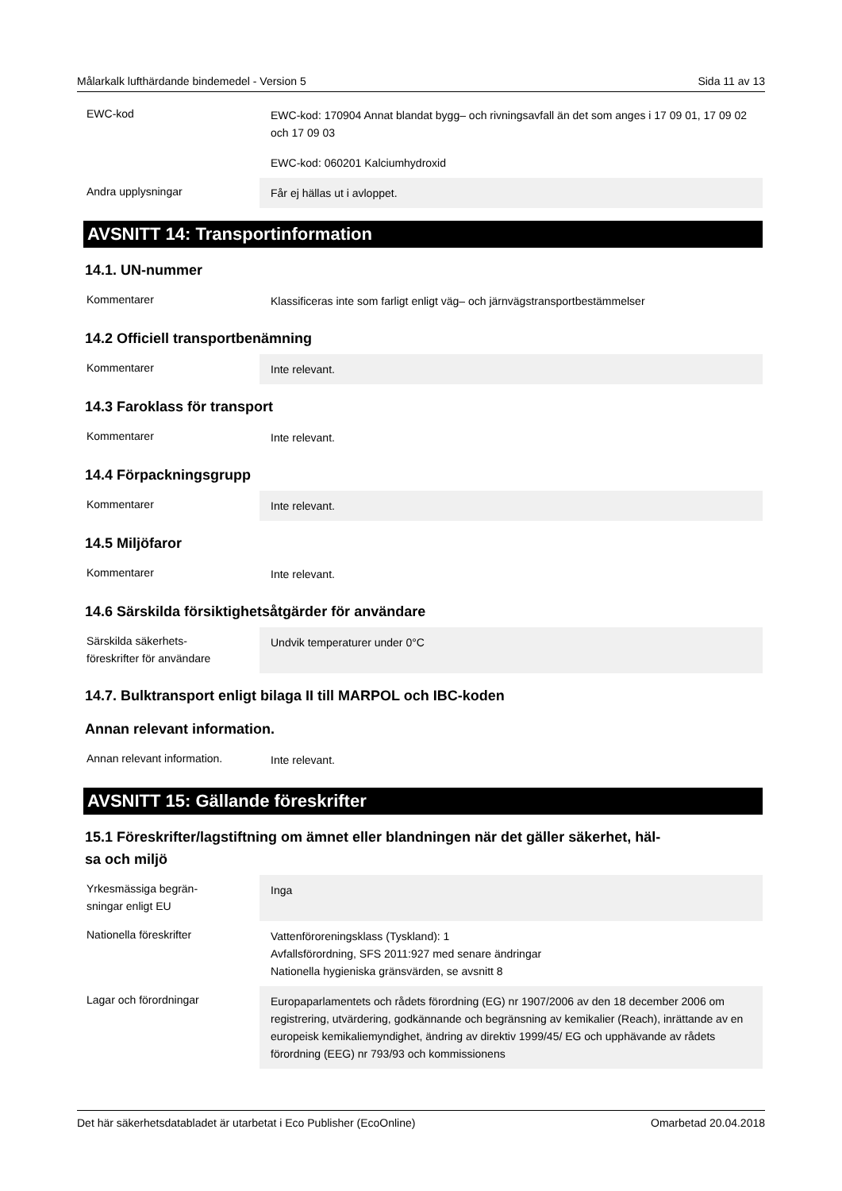Målarkalk lufthärdande bindemedel - Version 5 Sida 11 av 13
| EWC-kod | EWC-kod: 170904 Annat blandat bygg– och rivningsavfall än det som anges i 17 09 01, 17 09 02 och 17 09 03 |
| | EWC-kod: 060201 Kalciumhydroxid |
| Andra upplysningar | Får ej hällas ut i avloppet. |
AVSNITT 14: Transportinformation
14.1. UN-nummer
| Kommentarer | Klassificeras inte som farligt enligt väg– och järnvägstransportbestämmelser |
14.2 Officiell transportbenämning
| Kommentarer | Inte relevant. |
14.3 Faroklass för transport
| Kommentarer | Inte relevant. |
14.4 Förpackningsgrupp
| Kommentarer | Inte relevant. |
14.5 Miljöfaror
| Kommentarer | Inte relevant. |
14.6 Särskilda försiktighetsåtgärder för användare
| Särskilda säkerhets- föreskrifter för användare | Undvik temperaturer under 0°C |
14.7. Bulktransport enligt bilaga II till MARPOL och IBC-koden
Annan relevant information.
| Annan relevant information. | Inte relevant. |
AVSNITT 15: Gällande föreskrifter
15.1 Föreskrifter/lagstiftning om ämnet eller blandningen när det gäller säkerhet, häl-
sa och miljö
| Yrkesmässiga begrän- sningar enligt EU | Inga |
| Nationella föreskrifter | Vattenföroreningsklass (Tyskland): 1 Avfallsförordning, SFS 2011:927 med senare ändringar Nationella hygieniska gränsvärden, se avsnitt 8 |
| Lagar och förordningar | Europaparlamentets och rådets förordning (EG) nr 1907/2006 av den 18 december 2006 om registrering, utvärdering, godkännande och begränsning av kemikalier (Reach), inrättande av en europeisk kemikaliemyndighet, ändring av direktiv 1999/45/ EG och upphävande av rådets förordning (EEG) nr 793/93 och kommissionens |
Det här säkerhetsdatabladet är utarbetat i Eco Publisher (EcoOnline) Omarbetad 20.04.2018